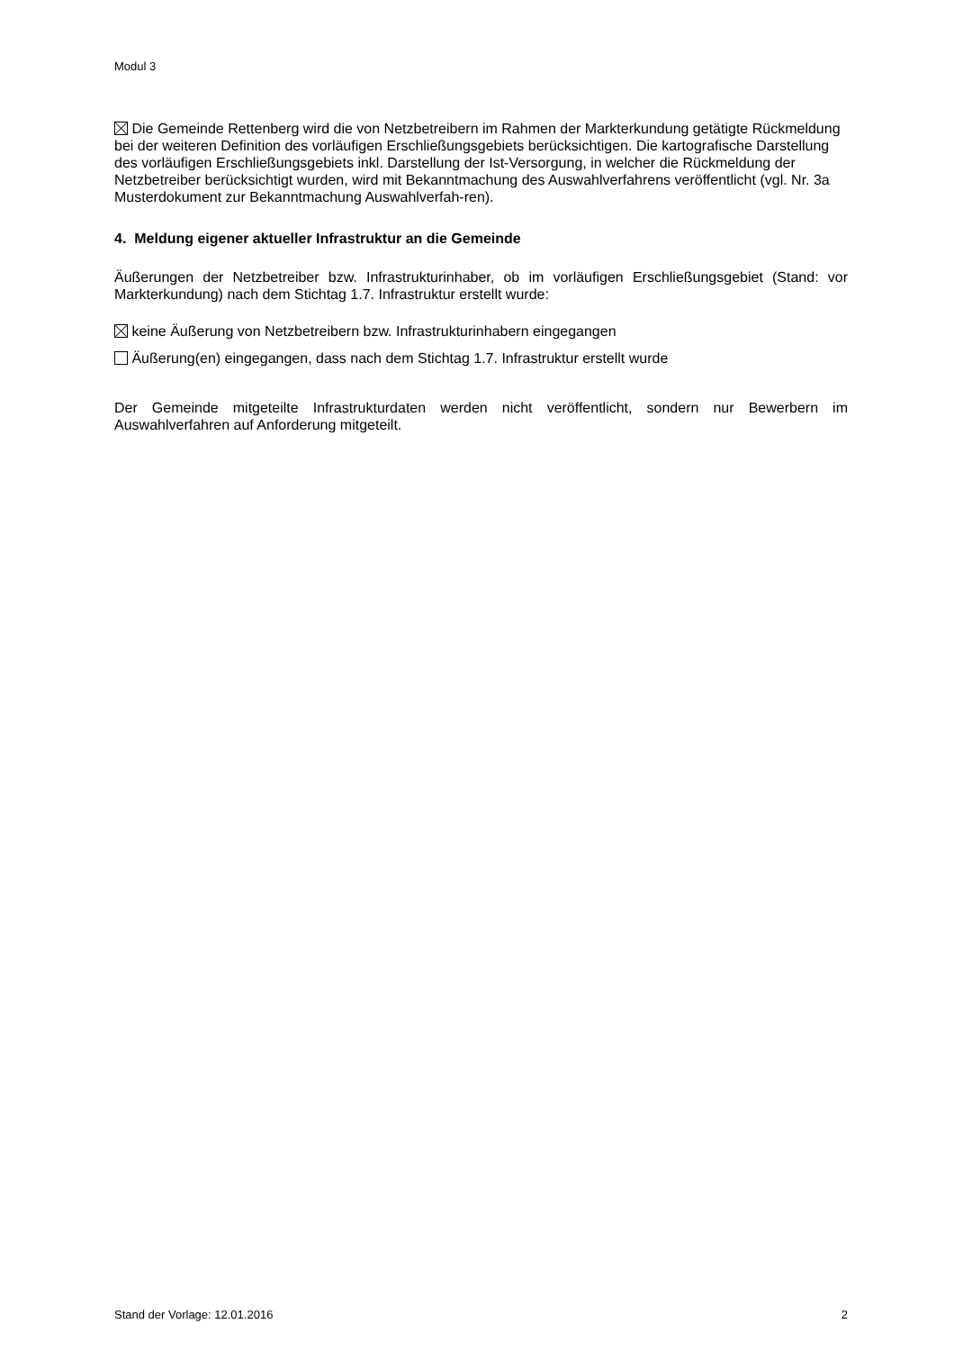Modul 3
Die Gemeinde Rettenberg wird die von Netzbetreibern im Rahmen der Markterkundung getätigte Rückmeldung bei der weiteren Definition des vorläufigen Erschließungsgebiets berücksichtigen. Die kartografische Darstellung des vorläufigen Erschließungsgebiets inkl. Darstellung der Ist-Versorgung, in welcher die Rückmeldung der Netzbetreiber berücksichtigt wurden, wird mit Bekanntmachung des Auswahlverfahrens veröffentlicht (vgl. Nr. 3a Musterdokument zur Bekanntmachung Auswahlverfah-ren).
4. Meldung eigener aktueller Infrastruktur an die Gemeinde
Äußerungen der Netzbetreiber bzw. Infrastrukturinhaber, ob im vorläufigen Erschließungsgebiet (Stand: vor Markterkundung) nach dem Stichtag 1.7. Infrastruktur erstellt wurde:
keine Äußerung von Netzbetreibern bzw. Infrastrukturinhabern eingegangen
Äußerung(en) eingegangen, dass nach dem Stichtag 1.7. Infrastruktur erstellt wurde
Der Gemeinde mitgeteilte Infrastrukturdaten werden nicht veröffentlicht, sondern nur Bewerbern im Auswahlverfahren auf Anforderung mitgeteilt.
Stand der Vorlage: 12.01.2016 2